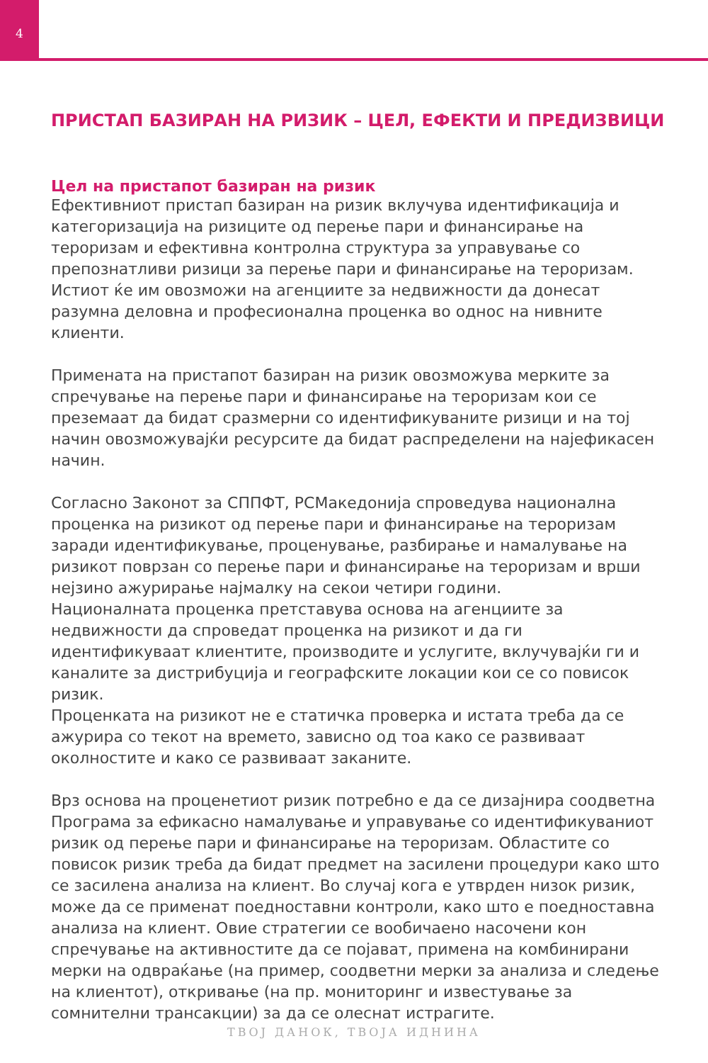4
ПРИСТАП БАЗИРАН НА РИЗИК – ЦЕЛ, ЕФЕКТИ И ПРЕДИЗВИЦИ
Цел на пристапот базиран на ризик
Ефективниот пристап базиран на ризик вклучува идентификација и категоризација на ризиците од перење пари и финансирање на тероризам и ефективна контролна структура за управување со препознатливи ризици за перење пари и финансирање на тероризам. Истиот ќе им овозможи на агенциите за недвижности да донесат разумна деловна и професионална проценка во однос на нивните клиенти.
Примената на пристапот базиран на ризик овозможува мерките за спречување на перење пари и финансирање на тероризам кои се преземаат да бидат сразмерни со идентификуваните ризици и на тој начин овозможувајќи ресурсите да бидат распределени на најефикасен начин.
Согласно Законот за СППФТ, РСМакедонија спроведува национална проценка на ризикот од перење пари и финансирање на тероризам заради идентификување, проценување, разбирање и намалување на ризикот поврзан со перење пари и финансирање на тероризам и врши нејзино ажурирање најмалку на секои четири години.
Националната проценка претставува основа на агенциите за недвижности да спроведат проценка на ризикот и да ги идентификуваат клиентите, производите и услугите, вклучувајќи ги и каналите за дистрибуција и географските локации кои се со повисок ризик.
Проценката на ризикот не е статичка проверка и истата треба да се ажурира со текот на времето, зависно од тоа како се развиваат околностите и како се развиваат заканите.
Врз основа на проценетиот ризик потребно е да се дизајнира соодветна Програма за ефикасно намалување и управување со идентификуваниот ризик од перење пари и финансирање на тероризам. Областите со повисок ризик треба да бидат предмет на засилени процедури како што се засилена анализа на клиент. Во случај кога е утврден низок ризик, може да се применат поедноставни контроли, како што е поедноставна анализа на клиент. Овие стратегии се вообичаено насочени кон спречување на активностите да се појават, примена на комбинирани мерки на одвраќање (на пример, соодветни мерки за анализа и следење на клиентот), откривање (на пр. мониторинг и известување за сомнителни трансакции) за да се олеснат истрагите.
ТВОЈ ДАНОК, ТВОЈА ИДНИНА